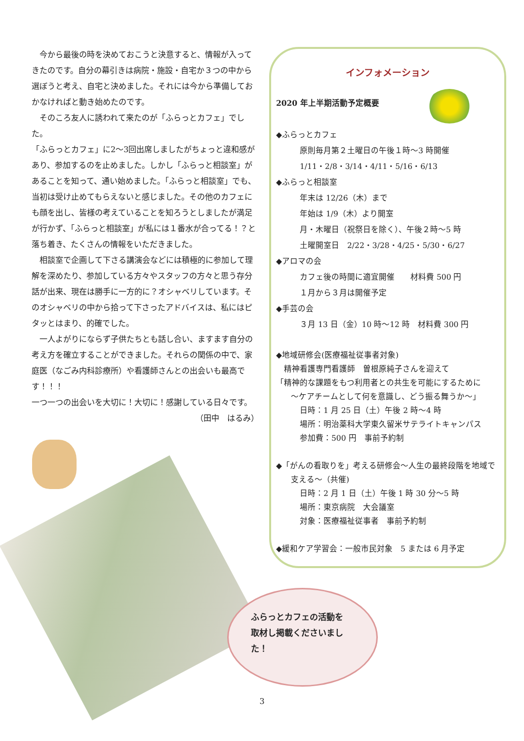今から最後の時を決めておこうと決意すると、情報が入ってきたのです。自分の幕引きは病院・施設・自宅か３つの中から選ぼうと考え、自宅と決めました。それには今から準備しておかなければと動き始めたのです。
　そのころ友人に誘われて来たのが「ふらっとカフェ」でした。
「ふらっとカフェ」に2〜3回出席しましたがちょっと違和感があり、参加するのを止めました。しかし「ふらっと相談室」があることを知って、通い始めました。「ふらっと相談室」でも、当初は受け止めてもらえないと感じました。その他のカフェにも顔を出し、皆様の考えていることを知ろうとしましたが満足が行かず、「ふらっと相談室」が私には１番水が合ってる！？と落ち着き、たくさんの情報をいただきました。
　相談室で企画して下さる講演会などには積極的に参加して理解を深めたり、参加している方々やスタッフの方々と思う存分話が出来、現在は勝手に一方的に？オシャベリしています。そのオシャベリの中から拾って下さったアドバイスは、私にはピタッとはまり、的確でした。
　一人よがりにならず子供たちとも話し合い、ますます自分の考え方を確立することができました。それらの関係の中で、家庭医（なごみ内科診療所）や看護師さんとの出会いも最高です！！！
一つ一つの出会いを大切に！大切に！感謝している日々です。
（田中　はるみ）
インフォメーション
2020 年上半期活動予定概要
◆ふらっとカフェ
原則毎月第２土曜日の午後１時〜3 時開催
1/11・2/8・3/14・4/11・5/16・6/13
◆ふらっと相談室
年末は 12/26（木）まで
年始は 1/9（木）より開室
月・木曜日（祝祭日を除く）、午後２時〜5 時
土曜開室日　2/22・3/28・4/25・5/30・6/27
◆アロマの会
カフェ後の時間に適宜開催　　材料費 500 円
１月から３月は開催予定
◆手芸の会
３月 13 日（金）10 時〜12 時　材料費 300 円
◆地域研修会(医療福祉従事者対象)
精神看護専門看護師　曽根原純子さんを迎えて
「精神的な課題をもつ利用者との共生を可能にするために
〜ケアチームとして何を意識し、どう振る舞うか〜」
日時：1 月 25 日（土）午後 2 時〜4 時
場所：明治薬科大学東久留米サテライトキャンパス
参加費：500 円　事前予約制
◆「がんの看取りを」考える研修会〜人生の最終段階を地域で
支える〜（共催)
日時：2 月 1 日（土）午後 1 時 30 分〜5 時
場所：東京病院　大会議室
対象：医療福祉従事者　事前予約制
◆緩和ケア学習会：一般市民対象　5 または 6 月予定
ふらっとカフェの活動を
取材し掲載くださいまし
た！
3